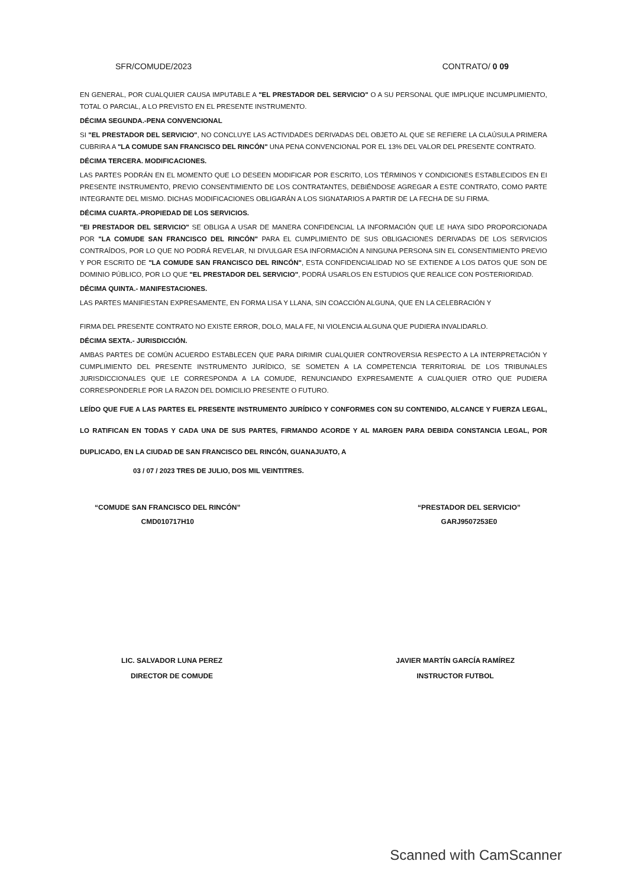SFR/COMUDE/2023 CONTRATO/ 0 09
EN GENERAL, POR CUALQUIER CAUSA IMPUTABLE A "EL PRESTADOR DEL SERVICIO" O A SU PERSONAL QUE IMPLIQUE INCUMPLIMIENTO, TOTAL O PARCIAL, A LO PREVISTO EN EL PRESENTE INSTRUMENTO.
DÉCIMA SEGUNDA.-PENA CONVENCIONAL
SI "EL PRESTADOR DEL SERVICIO", NO CONCLUYE LAS ACTIVIDADES DERIVADAS DEL OBJETO AL QUE SE REFIERE LA CLAÚSULA PRIMERA CUBRIRA A "LA COMUDE SAN FRANCISCO DEL RINCÓN" UNA PENA CONVENCIONAL POR EL 13% DEL VALOR DEL PRESENTE CONTRATO.
DÉCIMA TERCERA. MODIFICACIONES.
LAS PARTES PODRÁN EN EL MOMENTO QUE LO DESEEN MODIFICAR POR ESCRITO, LOS TÉRMINOS Y CONDICIONES ESTABLECIDOS EN EI PRESENTE INSTRUMENTO, PREVIO CONSENTIMIENTO DE LOS CONTRATANTES, DEBIÉNDOSE AGREGAR A ESTE CONTRATO, COMO PARTE INTEGRANTE DEL MISMO. DICHAS MODIFICACIONES OBLIGARÁN A LOS SIGNATARIOS A PARTIR DE LA FECHA DE SU FIRMA.
DÉCIMA CUARTA.-PROPIEDAD DE LOS SERVICIOS.
"EI PRESTADOR DEL SERVICIO" SE OBLIGA A USAR DE MANERA CONFIDENCIAL LA INFORMACIÓN QUE LE HAYA SIDO PROPORCIONADA POR "LA COMUDE SAN FRANCISCO DEL RINCÓN" PARA EL CUMPLIMIENTO DE SUS OBLIGACIONES DERIVADAS DE LOS SERVICIOS CONTRAÍDOS, POR LO QUE NO PODRÁ REVELAR, NI DIVULGAR ESA INFORMACIÓN A NINGUNA PERSONA SIN EL CONSENTIMIENTO PREVIO Y POR ESCRITO DE "LA COMUDE SAN FRANCISCO DEL RINCÓN", ESTA CONFIDENCIALIDAD NO SE EXTIENDE A LOS DATOS QUE SON DE DOMINIO PÚBLICO, POR LO QUE "EL PRESTADOR DEL SERVICIO", PODRÁ USARLOS EN ESTUDIOS QUE REALICE CON POSTERIORIDAD.
DÉCIMA QUINTA.- MANIFESTACIONES.
LAS PARTES MANIFIESTAN EXPRESAMENTE, EN FORMA LISA Y LLANA, SIN COACCIÓN ALGUNA, QUE EN LA CELEBRACIÓN Y
FIRMA DEL PRESENTE CONTRATO NO EXISTE ERROR, DOLO, MALA FE, NI VIOLENCIA ALGUNA QUE PUDIERA INVALIDARLO.
DÉCIMA SEXTA.- JURISDICCIÓN.
AMBAS PARTES DE COMÚN ACUERDO ESTABLECEN QUE PARA DIRIMIR CUALQUIER CONTROVERSIA RESPECTO A LA INTERPRETACIÓN Y CUMPLIMIENTO DEL PRESENTE INSTRUMENTO JURÍDICO, SE SOMETEN A LA COMPETENCIA TERRITORIAL DE LOS TRIBUNALES JURISDICCIONALES QUE LE CORRESPONDA A LA COMUDE, RENUNCIANDO EXPRESAMENTE A CUALQUIER OTRO QUE PUDIERA CORRESPONDERLE POR LA RAZON DEL DOMICILIO PRESENTE O FUTURO.
LEÍDO QUE FUE A LAS PARTES EL PRESENTE INSTRUMENTO JURÍDICO Y CONFORMES CON SU CONTENIDO, ALCANCE Y FUERZA LEGAL, LO RATIFICAN EN TODAS Y CADA UNA DE SUS PARTES, FIRMANDO ACORDE Y AL MARGEN PARA DEBIDA CONSTANCIA LEGAL, POR DUPLICADO, EN LA CIUDAD DE SAN FRANCISCO DEL RINCÓN, GUANAJUATO, A
03 / 07 / 2023 TRES DE JULIO, DOS MIL VEINTITRES.
“COMUDE SAN FRANCISCO DEL RINCÓN”
CMD010717H10
“PRESTADOR DEL SERVICIO”
GARJ9507253E0
LIC. SALVADOR LUNA PEREZ
DIRECTOR DE COMUDE
JAVIER MARTÍN GARCÍA RAMÍREZ
INSTRUCTOR FUTBOL
Scanned with CamScanner